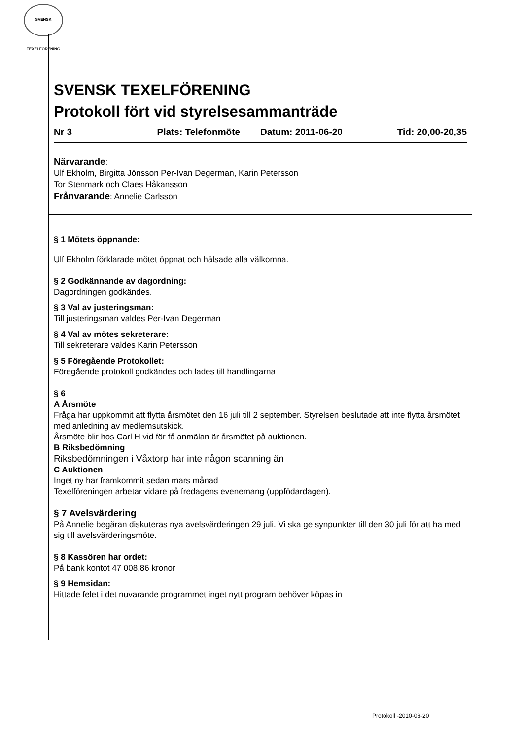SVENSK TEXELFÖRENING
SVENSK TEXELFÖRENING
Protokoll fört vid styrelsesammanträde
Nr 3 Plats: Telefonmöte Datum: 2011-06-20 Tid: 20,00-20,35
Närvarande:
Ulf Ekholm, Birgitta Jönsson Per-Ivan Degerman, Karin Petersson
Tor Stenmark och Claes Håkansson
Frånvarande: Annelie Carlsson
§ 1 Mötets öppnande:
Ulf Ekholm förklarade mötet öppnat och hälsade alla välkomna.
§ 2 Godkännande av dagordning:
Dagordningen godkändes.
§ 3 Val av justeringsman:
Till justeringsman valdes Per-Ivan Degerman
§ 4 Val av mötes sekreterare:
Till sekreterare valdes Karin Petersson
§ 5 Föregående Protokollet:
Föregående protokoll godkändes och lades till handlingarna
§ 6
A Årsmöte
Fråga har uppkommit att flytta årsmötet den 16 juli till 2 september. Styrelsen beslutade att inte flytta årsmötet med anledning av medlemsutskick.
Årsmöte blir hos Carl H vid för få anmälan är årsmötet på auktionen.
B Riksbedömning
Riksbedömningen i Våxtorp har inte någon scanning än
C Auktionen
Inget ny har framkommit sedan mars månad
Texelföreningen arbetar vidare på fredagens evenemang (uppfödardagen).
§ 7 Avelsvärdering
På Annelie begäran diskuteras nya avelsvärderingen 29 juli. Vi ska ge synpunkter till den 30 juli för att ha med sig till avelsvärderingsmöte.
§ 8 Kassören har ordet:
På bank kontot 47 008,86 kronor
§ 9 Hemsidan:
Hittade felet i det nuvarande programmet inget nytt program behöver köpas in
Protokoll -2010-06-20